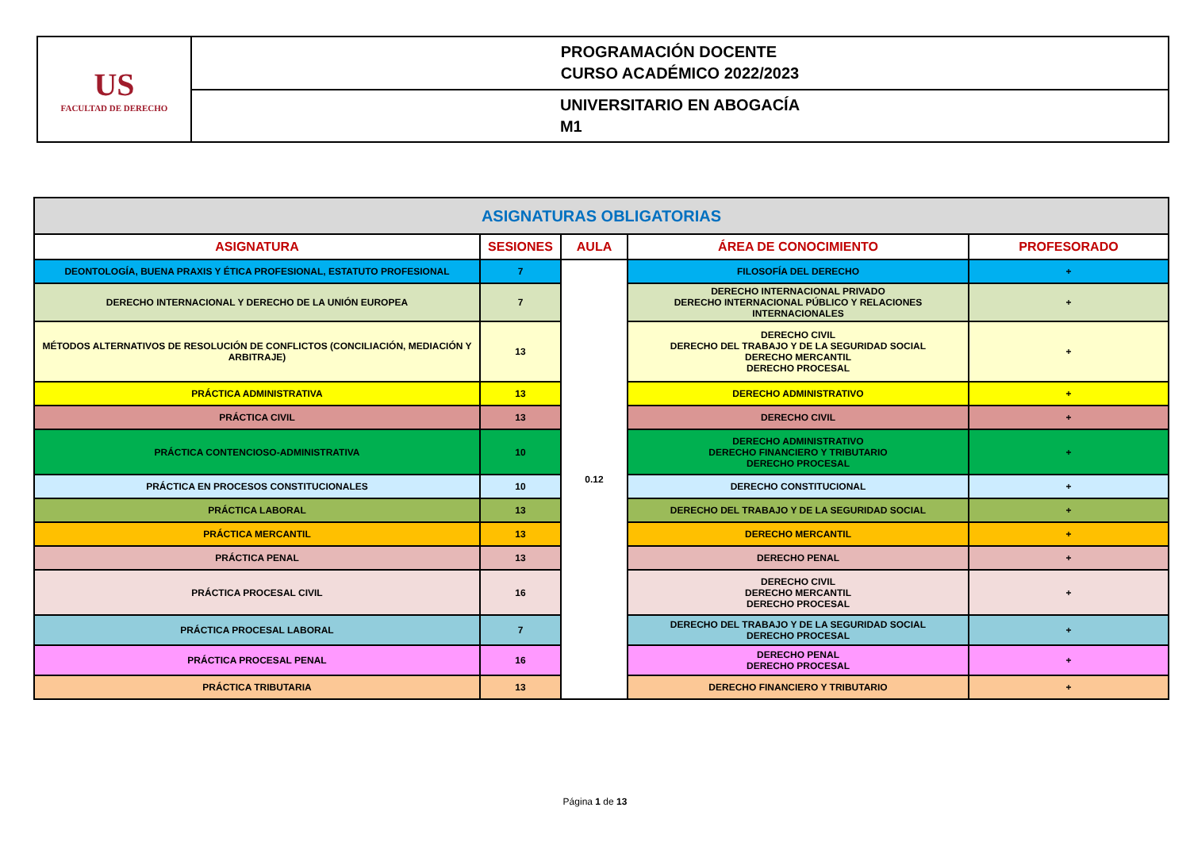US
FACULTAD DE DERECHO
PROGRAMACIÓN DOCENTE
CURSO ACADÉMICO 2022/2023
UNIVERSITARIO EN ABOGACÍA
M1
| ASIGNATURAS OBLIGATORIAS | | | | |
| ASIGNATURA | SESIONES | AULA | ÁREA DE CONOCIMIENTO | PROFESORADO |
| DEONTOLOGÍA, BUENA PRAXIS Y ÉTICA PROFESIONAL, ESTATUTO PROFESIONAL | 7 | 0.12 | FILOSOFÍA DEL DERECHO | + |
| DERECHO INTERNACIONAL Y DERECHO DE LA UNIÓN EUROPEA | 7 | | DERECHO INTERNACIONAL PRIVADO DERECHO INTERNACIONAL PÚBLICO Y RELACIONES INTERNACIONALES | + |
| MÉTODOS ALTERNATIVOS DE RESOLUCIÓN DE CONFLICTOS (CONCILIACIÓN, MEDIACIÓN Y ARBITRAJE) | 13 | | DERECHO CIVIL DERECHO DEL TRABAJO Y DE LA SEGURIDAD SOCIAL DERECHO MERCANTIL DERECHO PROCESAL | + |
| PRÁCTICA ADMINISTRATIVA | 13 | | DERECHO ADMINISTRATIVO | + |
| PRÁCTICA CIVIL | 13 | | DERECHO CIVIL | + |
| PRÁCTICA CONTENCIOSO-ADMINISTRATIVA | 10 | | DERECHO ADMINISTRATIVO DERECHO FINANCIERO Y TRIBUTARIO DERECHO PROCESAL | + |
| PRÁCTICA EN PROCESOS CONSTITUCIONALES | 10 | | DERECHO CONSTITUCIONAL | + |
| PRÁCTICA LABORAL | 13 | | DERECHO DEL TRABAJO Y DE LA SEGURIDAD SOCIAL | + |
| PRÁCTICA MERCANTIL | 13 | | DERECHO MERCANTIL | + |
| PRÁCTICA PENAL | 13 | | DERECHO PENAL | + |
| PRÁCTICA PROCESAL CIVIL | 16 | | DERECHO CIVIL DERECHO MERCANTIL DERECHO PROCESAL | + |
| PRÁCTICA PROCESAL LABORAL | 7 | | DERECHO DEL TRABAJO Y DE LA SEGURIDAD SOCIAL DERECHO PROCESAL | + |
| PRÁCTICA PROCESAL PENAL | 16 | | DERECHO PENAL DERECHO PROCESAL | + |
| PRÁCTICA TRIBUTARIA | 13 | | DERECHO FINANCIERO Y TRIBUTARIO | + |
Página 1 de 13